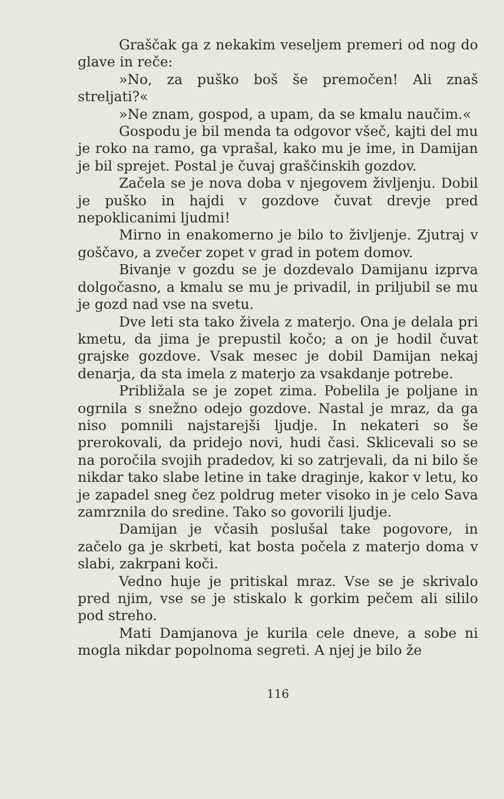Graščak ga z nekakim veseljem premeri od nog do glave in reče:
»No, za puško boš še premočen! Ali znaš streljati?«
»Ne znam, gospod, a upam, da se kmalu naučim.«
Gospodu je bil menda ta odgovor všeč, kajti del mu je roko na ramo, ga vprašal, kako mu je ime, in Damijan je bil sprejet. Postal je čuvaj graščinskih gozdov.
Začela se je nova doba v njegovem življenju. Dobil je puško in hajdi v gozdove čuvat drevje pred nepoklicanimi ljudmi!
Mirno in enakomerno je bilo to življenje. Zjutraj v goščavo, a zvečer zopet v grad in potem domov.
Bivanje v gozdu se je dozdevalo Damijanu izprva dolgočasno, a kmalu se mu je privadil, in priljubil se mu je gozd nad vse na svetu.
Dve leti sta tako živela z materjo. Ona je delala pri kmetu, da jima je prepustil kočo; a on je hodil čuvat grajske gozdove. Vsak mesec je dobil Damijan nekaj denarja, da sta imela z materjo za vsakdanje potrebe.
Približala se je zopet zima. Pobelila je poljane in ogrnila s snežno odejo gozdove. Nastal je mraz, da ga niso pomnili najstarejši ljudje. In nekateri so še prerokovali, da pridejo novi, hudi časi. Sklicevali so se na poročila svojih pradedov, ki so zatrjevali, da ni bilo še nikdar tako slabe letine in take draginje, kakor v letu, ko je zapadel sneg čez poldrug meter visoko in je celo Sava zamrznila do sredine. Tako so govorili ljudje.
Damijan je včasih poslušal take pogovore, in začelo ga je skrbeti, kat bosta počela z materjo doma v slabi, zakrpani koči.
Vedno huje je pritiskal mraz. Vse se je skrivalo pred njim, vse se je stiskalo k gorkim pečem ali sililo pod streho.
Mati Damjanova je kurila cele dneve, a sobe ni mogla nikdar popolnoma segreti. A njej je bilo že
116